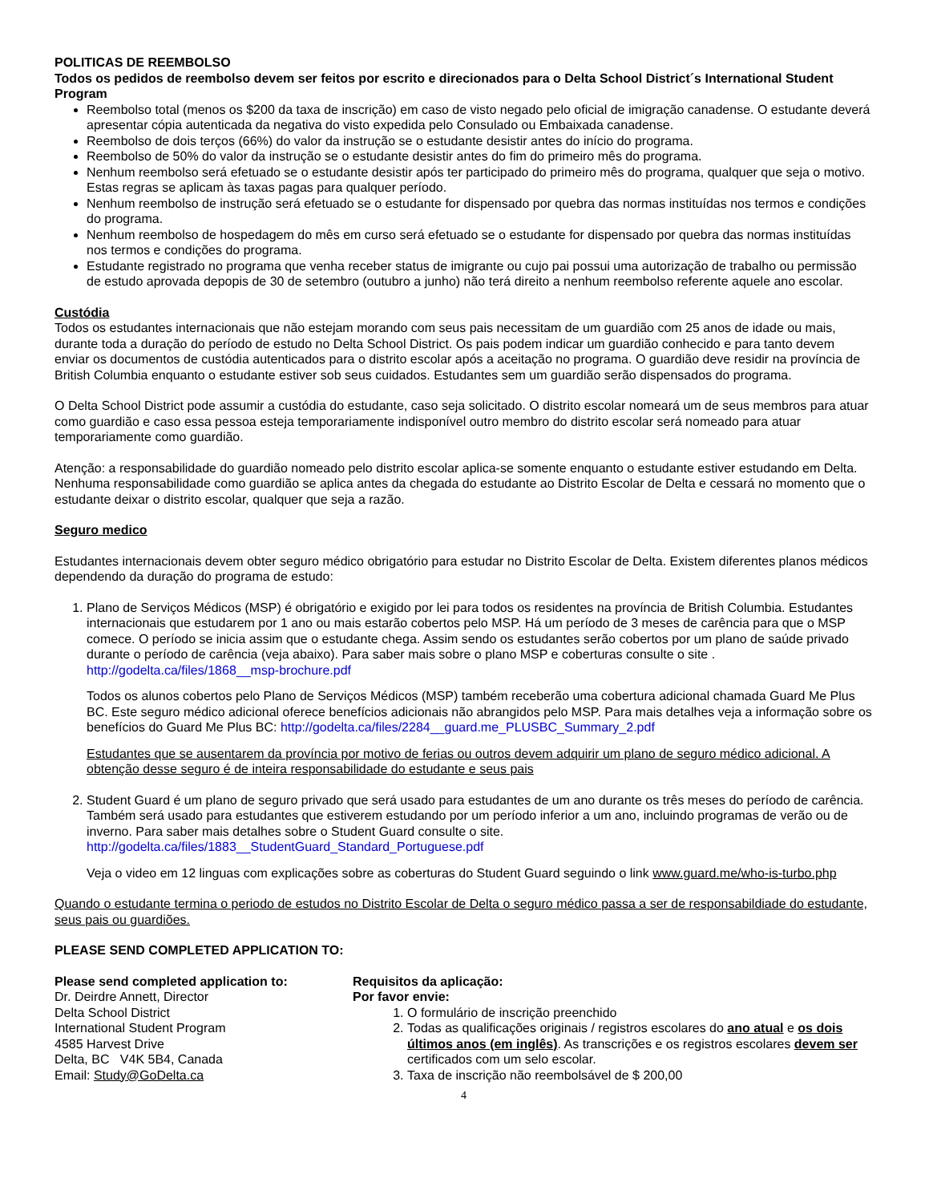POLITICAS DE REEMBOLSO
Todos os pedidos de reembolso devem ser feitos por escrito e direcionados para o Delta School District´s International Student Program
Reembolso total (menos os $200 da taxa de inscrição) em caso de visto negado pelo oficial de imigração canadense. O estudante deverá apresentar cópia autenticada da negativa do visto expedida pelo Consulado ou Embaixada canadense.
Reembolso de dois terços (66%) do valor da instrução se o estudante desistir antes do início do programa.
Reembolso de 50% do valor da instrução se o estudante desistir antes do fim do primeiro mês do programa.
Nenhum reembolso será efetuado se o estudante desistir após ter participado do primeiro mês do programa, qualquer que seja o motivo. Estas regras se aplicam às taxas pagas para qualquer período.
Nenhum reembolso de instrução será efetuado se o estudante for dispensado por quebra das normas instituídas nos termos e condições do programa.
Nenhum reembolso de hospedagem do mês em curso será efetuado se o estudante for dispensado por quebra das normas instituídas nos termos e condições do programa.
Estudante registrado no programa que venha receber status de imigrante ou cujo pai possui uma autorização de trabalho ou permissão de estudo aprovada depopis de 30 de setembro (outubro a junho) não terá direito a nenhum reembolso referente aquele ano escolar.
Custódia
Todos os estudantes internacionais que não estejam morando com seus pais necessitam de um guardião com 25 anos de idade ou mais, durante toda a duração do período de estudo no Delta School District. Os pais podem indicar um guardião conhecido e para tanto devem enviar os documentos de custódia autenticados para o distrito escolar após a aceitação no programa. O guardião deve residir na província de British Columbia enquanto o estudante estiver sob seus cuidados. Estudantes sem um guardião serão dispensados do programa.
O Delta School District pode assumir a custódia do estudante, caso seja solicitado. O distrito escolar nomeará um de seus membros para atuar como guardião e caso essa pessoa esteja temporariamente indisponível outro membro do distrito escolar será nomeado para atuar temporariamente como guardião.
Atenção: a responsabilidade do guardião nomeado pelo distrito escolar aplica-se somente enquanto o estudante estiver estudando em Delta. Nenhuma responsabilidade como guardião se aplica antes da chegada do estudante ao Distrito Escolar de Delta e cessará no momento que o estudante deixar o distrito escolar, qualquer que seja a razão.
Seguro medico
Estudantes internacionais devem obter seguro médico obrigatório para estudar no Distrito Escolar de Delta. Existem diferentes planos médicos dependendo da duração do programa de estudo:
1. Plano de Serviços Médicos (MSP) é obrigatório e exigido por lei para todos os residentes na província de British Columbia. Estudantes internacionais que estudarem por 1 ano ou mais estarão cobertos pelo MSP. Há um período de 3 meses de carência para que o MSP comece. O período se inicia assim que o estudante chega. Assim sendo os estudantes serão cobertos por um plano de saúde privado durante o período de carência (veja abaixo). Para saber mais sobre o plano MSP e coberturas consulte o site . http://godelta.ca/files/1868__msp-brochure.pdf
Todos os alunos cobertos pelo Plano de Serviços Médicos (MSP) também receberão uma cobertura adicional chamada Guard Me Plus BC. Este seguro médico adicional oferece benefícios adicionais não abrangidos pelo MSP. Para mais detalhes veja a informação sobre os benefícios do Guard Me Plus BC: http://godelta.ca/files/2284__guard.me_PLUSBC_Summary_2.pdf
Estudantes que se ausentarem da província por motivo de ferias ou outros devem adquirir um plano de seguro médico adicional. A obtenção desse seguro é de inteira responsabilidade do estudante e seus pais
2. Student Guard é um plano de seguro privado que será usado para estudantes de um ano durante os três meses do período de carência. Também será usado para estudantes que estiverem estudando por um período inferior a um ano, incluindo programas de verão ou de inverno. Para saber mais detalhes sobre o Student Guard consulte o site. http://godelta.ca/files/1883__StudentGuard_Standard_Portuguese.pdf
Veja o video em 12 linguas com explicações sobre as coberturas do Student Guard seguindo o link www.guard.me/who-is-turbo.php
Quando o estudante termina o periodo de estudos no Distrito Escolar de Delta o seguro médico passa a ser de responsabildiade do estudante, seus pais ou guardiões.
PLEASE SEND COMPLETED APPLICATION TO:
Please send completed application to:
Dr. Deirdre Annett, Director
Delta School District
International Student Program
4585 Harvest Drive
Delta, BC V4K 5B4, Canada
Email: Study@GoDelta.ca
Requisitos da aplicação:
Por favor envie:
1. O formulário de inscrição preenchido
2. Todas as qualificações originais / registros escolares do ano atual e os dois últimos anos (em inglês). As transcrições e os registros escolares devem ser certificados com um selo escolar.
3. Taxa de inscrição não reembolsável de $ 200,00
4